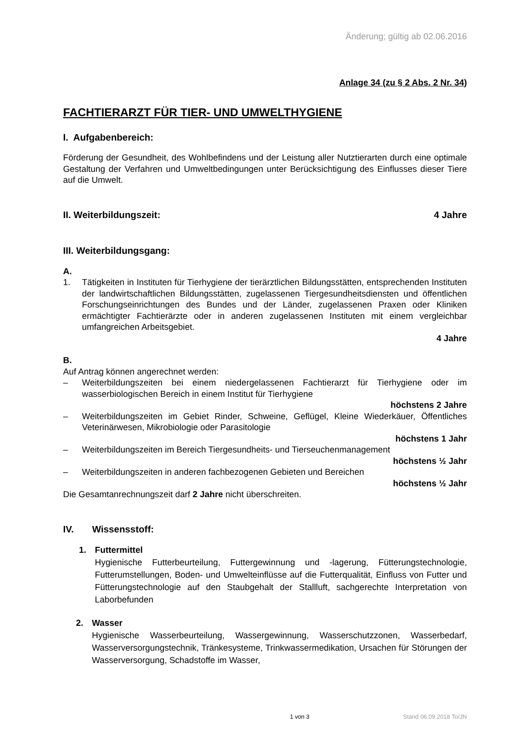Änderung; gültig ab 02.06.2016
Anlage 34 (zu § 2 Abs. 2 Nr. 34)
FACHTIERARZT FÜR TIER- UND UMWELTHYGIENE
I. Aufgabenbereich:
Förderung der Gesundheit, des Wohlbefindens und der Leistung aller Nutztierarten durch eine optimale Gestaltung der Verfahren und Umweltbedingungen unter Berücksichtigung des Einflusses dieser Tiere auf die Umwelt.
II. Weiterbildungszeit: 4 Jahre
III. Weiterbildungsgang:
A.
1. Tätigkeiten in Instituten für Tierhygiene der tierärztlichen Bildungsstätten, entsprechenden Instituten der landwirtschaftlichen Bildungsstätten, zugelassenen Tiergesundheitsdiensten und öffentlichen Forschungseinrichtungen des Bundes und der Länder, zugelassenen Praxen oder Kliniken ermächtigter Fachtierärzte oder in anderen zugelassenen Instituten mit einem vergleichbar umfangreichen Arbeitsgebiet.
4 Jahre
B.
Auf Antrag können angerechnet werden:
– Weiterbildungszeiten bei einem niedergelassenen Fachtierarzt für Tierhygiene oder im wasserbiologischen Bereich in einem Institut für Tierhygiene
höchstens 2 Jahre
– Weiterbildungszeiten im Gebiet Rinder, Schweine, Geflügel, Kleine Wiederkäuer, Öffentliches Veterinärwesen, Mikrobiologie oder Parasitologie
höchstens 1 Jahr
– Weiterbildungszeiten im Bereich Tiergesundheits- und Tierseuchenmanagement
höchstens ½ Jahr
– Weiterbildungszeiten in anderen fachbezogenen Gebieten und Bereichen
höchstens ½ Jahr
Die Gesamtanrechnungszeit darf 2 Jahre nicht überschreiten.
IV. Wissensstoff:
1. Futtermittel
Hygienische Futterbeurteilung, Futtergewinnung und -lagerung, Fütterungstechnologie, Futterumstellungen, Boden- und Umwelteinflüsse auf die Futterqualität, Einfluss von Futter und Fütterungstechnologie auf den Staubgehalt der Stallluft, sachgerechte Interpretation von Laborbefunden
2. Wasser
Hygienische Wasserbeurteilung, Wassergewinnung, Wasserschutzzonen, Wasserbedarf, Wasserversorgungstechnik, Tränkesysteme, Trinkwassermedikation, Ursachen für Störungen der Wasserversorgung, Schadstoffe im Wasser,
1 von 3 Stand 06.09.2018 To/JN